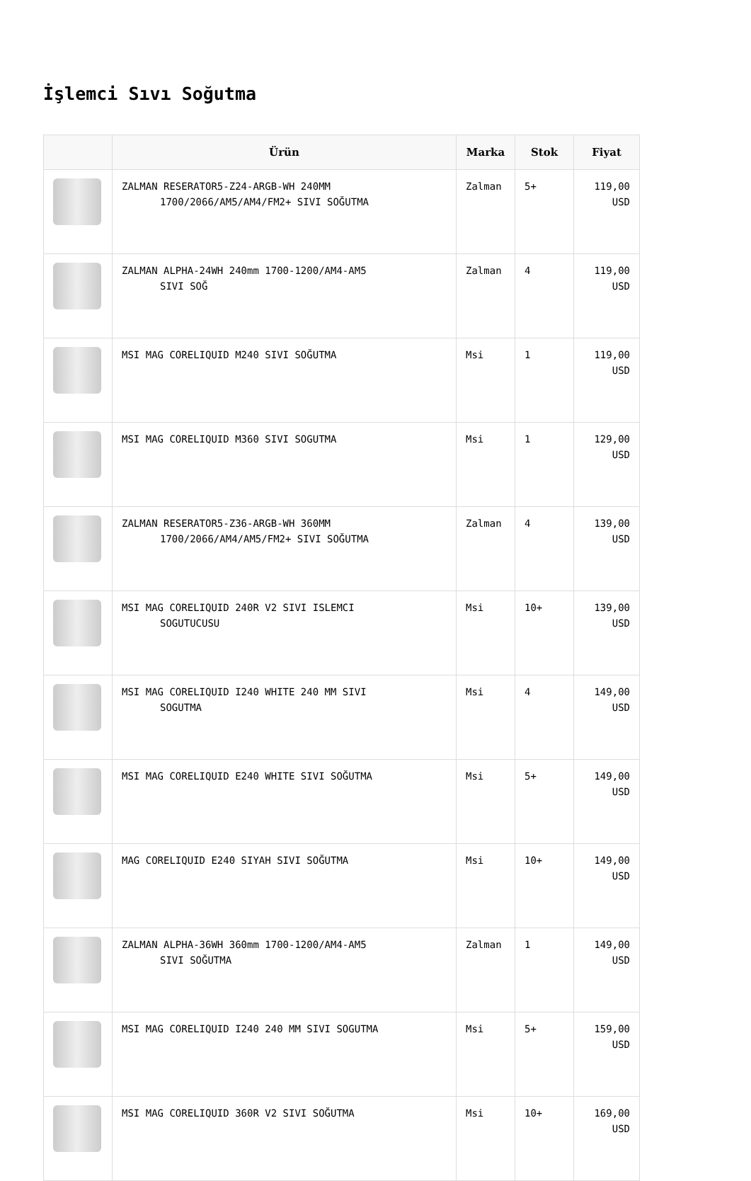İşlemci Sıvı Soğutma
| | Ürün | Marka | Stok | Fiyat |
| --- | --- | --- | --- | --- |
| | ZALMAN RESERATOR5-Z24-ARGB-WH 240MM 1700/2066/AM5/AM4/FM2+ SIVI SOĞUTMA | Zalman | 5+ | 119,00 USD |
| | ZALMAN ALPHA-24WH 240mm 1700-1200/AM4-AM5 SIVI SOĞ | Zalman | 4 | 119,00 USD |
| | MSI MAG CORELIQUID M240 SIVI SOĞUTMA | Msi | 1 | 119,00 USD |
| | MSI MAG CORELIQUID M360 SIVI SOGUTMA | Msi | 1 | 129,00 USD |
| | ZALMAN RESERATOR5-Z36-ARGB-WH 360MM 1700/2066/AM4/AM5/FM2+ SIVI SOĞUTMA | Zalman | 4 | 139,00 USD |
| | MSI MAG CORELIQUID 240R V2 SIVI ISLEMCI SOGUTUCUSU | Msi | 10+ | 139,00 USD |
| | MSI MAG CORELIQUID I240 WHITE 240 MM SIVI SOGUTMA | Msi | 4 | 149,00 USD |
| | MSI MAG CORELIQUID E240 WHITE SIVI SOĞUTMA | Msi | 5+ | 149,00 USD |
| | MAG CORELIQUID E240 SIYAH SIVI SOĞUTMA | Msi | 10+ | 149,00 USD |
| | ZALMAN ALPHA-36WH 360mm 1700-1200/AM4-AM5 SIVI SOĞUTMA | Zalman | 1 | 149,00 USD |
| | MSI MAG CORELIQUID I240 240 MM SIVI SOGUTMA | Msi | 5+ | 159,00 USD |
| | MSI MAG CORELIQUID 360R V2 SIVI SOĞUTMA | Msi | 10+ | 169,00 USD |